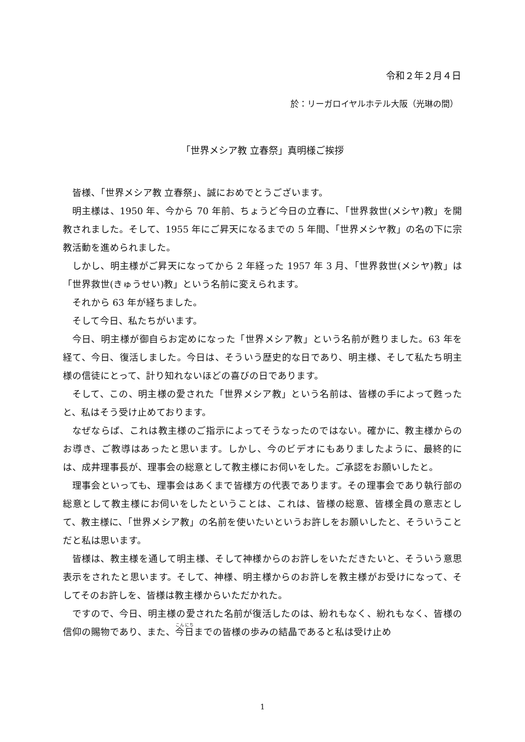令和２年２月４日
於：リーガロイヤルホテル大阪（光琳の間）
「世界メシア教 立春祭」真明様ご挨拶
皆様、「世界メシア教 立春祭」、誠におめでとうございます。
明主様は、1950 年、今から 70 年前、ちょうど今日の立春に、「世界救世(メシヤ)教」を開教されました。そして、1955 年にご昇天になるまでの 5 年間、「世界メシヤ教」の名の下に宗教活動を進められました。
しかし、明主様がご昇天になってから 2 年経った 1957 年 3 月、「世界救世(メシヤ)教」は「世界救世(きゅうせい)教」という名前に変えられます。
それから 63 年が経ちました。
そして今日、私たちがいます。
今日、明主様が御自らお定めになった「世界メシア教」という名前が甦りました。63 年を経て、今日、復活しました。今日は、そういう歴史的な日であり、明主様、そして私たち明主様の信徒にとって、計り知れないほどの喜びの日であります。
そして、この、明主様の愛された「世界メシア教」という名前は、皆様の手によって甦ったと、私はそう受け止めております。
なぜならば、これは教主様のご指示によってそうなったのではない。確かに、教主様からのお導き、ご教導はあったと思います。しかし、今のビデオにもありましたように、最終的には、成井理事長が、理事会の総意として教主様にお伺いをした。ご承認をお願いしたと。
理事会といっても、理事会はあくまで皆様方の代表であります。その理事会であり執行部の総意として教主様にお伺いをしたということは、これは、皆様の総意、皆様全員の意志として、教主様に、「世界メシア教」の名前を使いたいというお許しをお願いしたと、そういうことだと私は思います。
皆様は、教主様を通して明主様、そして神様からのお許しをいただきたいと、そういう意思表示をされたと思います。そして、神様、明主様からのお許しを教主様がお受けになって、そしてそのお許しを、皆様は教主様からいただかれた。
ですので、今日、明主様の愛された名前が復活したのは、紛れもなく、紛れもなく、皆様の信仰の賜物であり、また、今日までの皆様の歩みの結晶であると私は受け止め
1